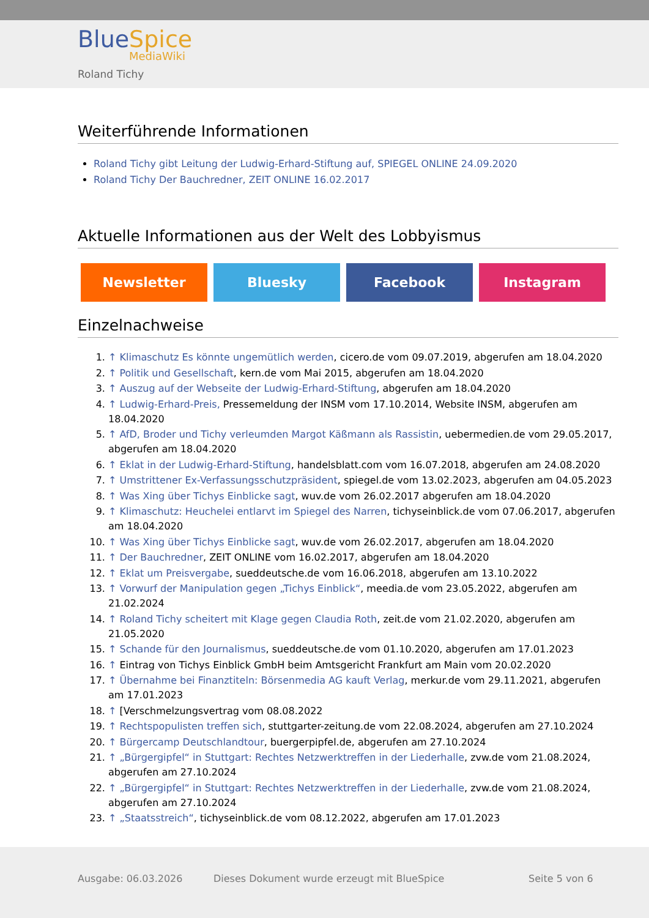BlueSpice
MediaWiki
Roland Tichy
Weiterführende Informationen
Roland Tichy gibt Leitung der Ludwig-Erhard-Stiftung auf, SPIEGEL ONLINE 24.09.2020
Roland Tichy Der Bauchredner, ZEIT ONLINE 16.02.2017
Aktuelle Informationen aus der Welt des Lobbyismus
Newsletter Bluesky Facebook Instagram
Einzelnachweise
1. ↑ Klimaschutz Es könnte ungemütlich werden, cicero.de vom 09.07.2019, abgerufen am 18.04.2020
2. ↑ Politik und Gesellschaft, kern.de vom Mai 2015, abgerufen am 18.04.2020
3. ↑ Auszug auf der Webseite der Ludwig-Erhard-Stiftung, abgerufen am 18.04.2020
4. ↑ Ludwig-Erhard-Preis, Pressemeldung der INSM vom 17.10.2014, Website INSM, abgerufen am 18.04.2020
5. ↑ AfD, Broder und Tichy verleumden Margot Käßmann als Rassistin, uebermedien.de vom 29.05.2017, abgerufen am 18.04.2020
6. ↑ Eklat in der Ludwig-Erhard-Stiftung, handelsblatt.com vom 16.07.2018, abgerufen am 24.08.2020
7. ↑ Umstrittener Ex-Verfassungsschutzpräsident, spiegel.de vom 13.02.2023, abgerufen am 04.05.2023
8. ↑ Was Xing über Tichys Einblicke sagt, wuv.de vom 26.02.2017 abgerufen am 18.04.2020
9. ↑ Klimaschutz: Heuchelei entlarvt im Spiegel des Narren, tichyseinblick.de vom 07.06.2017, abgerufen am 18.04.2020
10. ↑ Was Xing über Tichys Einblicke sagt, wuv.de vom 26.02.2017, abgerufen am 18.04.2020
11. ↑ Der Bauchredner, ZEIT ONLINE vom 16.02.2017, abgerufen am 18.04.2020
12. ↑ Eklat um Preisvergabe, sueddeutsche.de vom 16.06.2018, abgerufen am 13.10.2022
13. ↑ Vorwurf der Manipulation gegen „Tichys Einblick“, meedia.de vom 23.05.2022, abgerufen am 21.02.2024
14. ↑ Roland Tichy scheitert mit Klage gegen Claudia Roth, zeit.de vom 21.02.2020, abgerufen am 21.05.2020
15. ↑ Schande für den Journalismus, sueddeutsche.de vom 01.10.2020, abgerufen am 17.01.2023
16. ↑ Eintrag von Tichys Einblick GmbH beim Amtsgericht Frankfurt am Main vom 20.02.2020
17. ↑ Übernahme bei Finanztiteln: Börsenmedia AG kauft Verlag, merkur.de vom 29.11.2021, abgerufen am 17.01.2023
18. ↑ [Verschmelzungsvertrag vom 08.08.2022
19. ↑ Rechtspopulisten treffen sich, stuttgarter-zeitung.de vom 22.08.2024, abgerufen am 27.10.2024
20. ↑ Bürgercamp Deutschlandtour, buergerpipfel.de, abgerufen am 27.10.2024
21. ↑ „Bürgergipfel“ in Stuttgart: Rechtes Netzwerktreffen in der Liederhalle, zvw.de vom 21.08.2024, abgerufen am 27.10.2024
22. ↑ „Bürgergipfel“ in Stuttgart: Rechtes Netzwerktreffen in der Liederhalle, zvw.de vom 21.08.2024, abgerufen am 27.10.2024
23. ↑ „Staatsstreich“, tichyseinblick.de vom 08.12.2022, abgerufen am 17.01.2023
Ausgabe: 06.03.2026 Dieses Dokument wurde erzeugt mit BlueSpice Seite 5 von 6